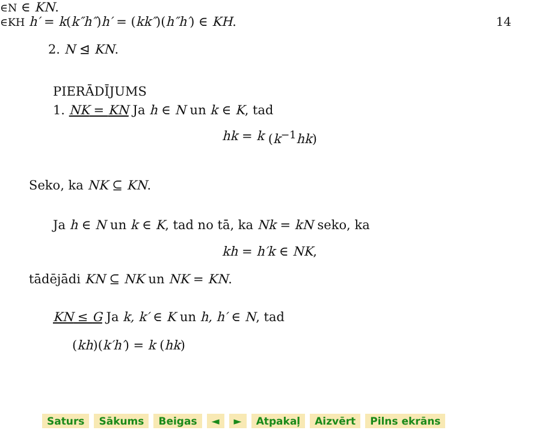14
2. N ⊴ KN.
PIERĀDĪJUMS
1. NK = KN Ja h ∈ N un k ∈ K, tad
hk = k (k<sup>−1</sup>hk)
∈N ∈ KN.
Seko, ka NK ⊆ KN.
Ja h ∈ N un k ∈ K, tad no tā, ka Nk = kN seko, ka
kh = h′k ∈ NK,
tādējādi KN ⊆ NK un NK = KN.
KN ≤ G Ja k, k′ ∈ K un h, h′ ∈ N, tad
(kh)(k′h′) = k (hk)
∈KH h′ = k(k″h″)h′ = (kk″)(h″h′) ∈ KH.
Saturs Sākums Beigas ◄ ► Atpakaļ Aizvērt Pilns ekrāns